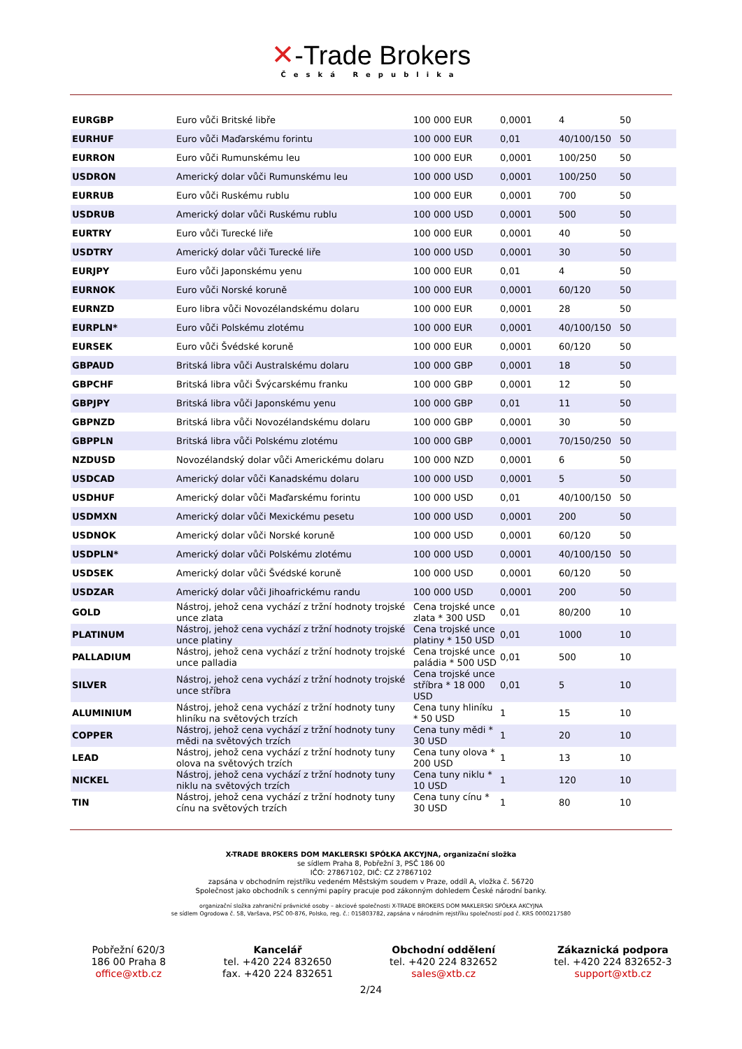✕-Trade Brokers
Česká Republika
| EURGBP | Euro vůči Britské libře | 100 000 EUR | 0,0001 | 4 | 50 |
| EURHUF | Euro vůči Maďarskému forintu | 100 000 EUR | 0,01 | 40/100/150 | 50 |
| EURRON | Euro vůči Rumunskému leu | 100 000 EUR | 0,0001 | 100/250 | 50 |
| USDRON | Americký dolar vůči Rumunskému leu | 100 000 USD | 0,0001 | 100/250 | 50 |
| EURRUB | Euro vůči Ruskému rublu | 100 000 EUR | 0,0001 | 700 | 50 |
| USDRUB | Americký dolar vůči Ruskému rublu | 100 000 USD | 0,0001 | 500 | 50 |
| EURTRY | Euro vůči Turecké liře | 100 000 EUR | 0,0001 | 40 | 50 |
| USDTRY | Americký dolar vůči Turecké liře | 100 000 USD | 0,0001 | 30 | 50 |
| EURJPY | Euro vůči Japonskému yenu | 100 000 EUR | 0,01 | 4 | 50 |
| EURNOK | Euro vůči Norské koruně | 100 000 EUR | 0,0001 | 60/120 | 50 |
| EURNZD | Euro libra vůči Novozélandskému dolaru | 100 000 EUR | 0,0001 | 28 | 50 |
| EURPLN* | Euro vůči Polskému zlotému | 100 000 EUR | 0,0001 | 40/100/150 | 50 |
| EURSEK | Euro vůči Švédské koruně | 100 000 EUR | 0,0001 | 60/120 | 50 |
| GBPAUD | Britská libra vůči Australskému dolaru | 100 000 GBP | 0,0001 | 18 | 50 |
| GBPCHF | Britská libra vůči Švýcarskému franku | 100 000 GBP | 0,0001 | 12 | 50 |
| GBPJPY | Britská libra vůči Japonskému yenu | 100 000 GBP | 0,01 | 11 | 50 |
| GBPNZD | Britská libra vůči Novozélandskému dolaru | 100 000 GBP | 0,0001 | 30 | 50 |
| GBPPLN | Britská libra vůči Polskému zlotému | 100 000 GBP | 0,0001 | 70/150/250 | 50 |
| NZDUSD | Novozélandský dolar vůči Americkému dolaru | 100 000 NZD | 0,0001 | 6 | 50 |
| USDCAD | Americký dolar vůči Kanadskému dolaru | 100 000 USD | 0,0001 | 5 | 50 |
| USDHUF | Americký dolar vůči Maďarskému forintu | 100 000 USD | 0,01 | 40/100/150 | 50 |
| USDMXN | Americký dolar vůči Mexickému pesetu | 100 000 USD | 0,0001 | 200 | 50 |
| USDNOK | Americký dolar vůči Norské koruně | 100 000 USD | 0,0001 | 60/120 | 50 |
| USDPLN* | Americký dolar vůči Polskému zlotému | 100 000 USD | 0,0001 | 40/100/150 | 50 |
| USDSEK | Americký dolar vůči Švédské koruně | 100 000 USD | 0,0001 | 60/120 | 50 |
| USDZAR | Americký dolar vůči Jihoafrickému randu | 100 000 USD | 0,0001 | 200 | 50 |
| GOLD | Nástroj, jehož cena vychází z tržní hodnoty trojské unce zlata | Cena trojské unce zlata * 300 USD | 0,01 | 80/200 | 10 |
| PLATINUM | Nástroj, jehož cena vychází z tržní hodnoty trojské unce platiny | Cena trojské unce platiny * 150 USD | 0,01 | 1000 | 10 |
| PALLADIUM | Nástroj, jehož cena vychází z tržní hodnoty trojské unce palladia | Cena trojské unce paládia * 500 USD | 0,01 | 500 | 10 |
| SILVER | Nástroj, jehož cena vychází z tržní hodnoty trojské unce stříbra | Cena trojské unce stříbra * 18 000 USD | 0,01 | 5 | 10 |
| ALUMINIUM | Nástroj, jehož cena vychází z tržní hodnoty tuny hliníku na světových trzích | Cena tuny hliníku * 50 USD | 1 | 15 | 10 |
| COPPER | Nástroj, jehož cena vychází z tržní hodnoty tuny mědi na světových trzích | Cena tuny mědi * 30 USD | 1 | 20 | 10 |
| LEAD | Nástroj, jehož cena vychází z tržní hodnoty tuny olova na světových trzích | Cena tuny olova * 200 USD | 1 | 13 | 10 |
| NICKEL | Nástroj, jehož cena vychází z tržní hodnoty tuny niklu na světových trzích | Cena tuny niklu * 10 USD | 1 | 120 | 10 |
| TIN | Nástroj, jehož cena vychází z tržní hodnoty tuny cínu na světových trzích | Cena tuny cínu * 30 USD | 1 | 80 | 10 |
X-TRADE BROKERS DOM MAKLERSKI SPÓŁKA AKCYJNA, organizační složka
se sídlem Praha 8, Pobřežní 3, PSČ 186 00
IČO: 27867102, DIČ: CZ 27867102
zapsána v obchodním rejstříku vedeném Městským soudem v Praze, oddíl A, vložka č. 56720
Společnost jako obchodník s cennými papíry pracuje pod zákonným dohledem České národní banky.
organizační složka zahraniční právnické osoby – akciové společnosti X-TRADE BROKERS DOM MAKLERSKI SPÓŁKA AKCYJNA
se sídlem Ogrodowa č. 58, Varšava, PSČ 00-876, Polsko, reg. č.: 015803782, zapsána v národním rejstříku společností pod č. KRS 0000217580
Pobřežní 620/3
186 00 Praha 8
office@xtb.cz
Kancelář
tel. +420 224 832650
fax. +420 224 832651
Obchodní oddělení
tel. +420 224 832652
sales@xtb.cz
Zákaznická podpora
tel. +420 224 832652-3
support@xtb.cz
2/24